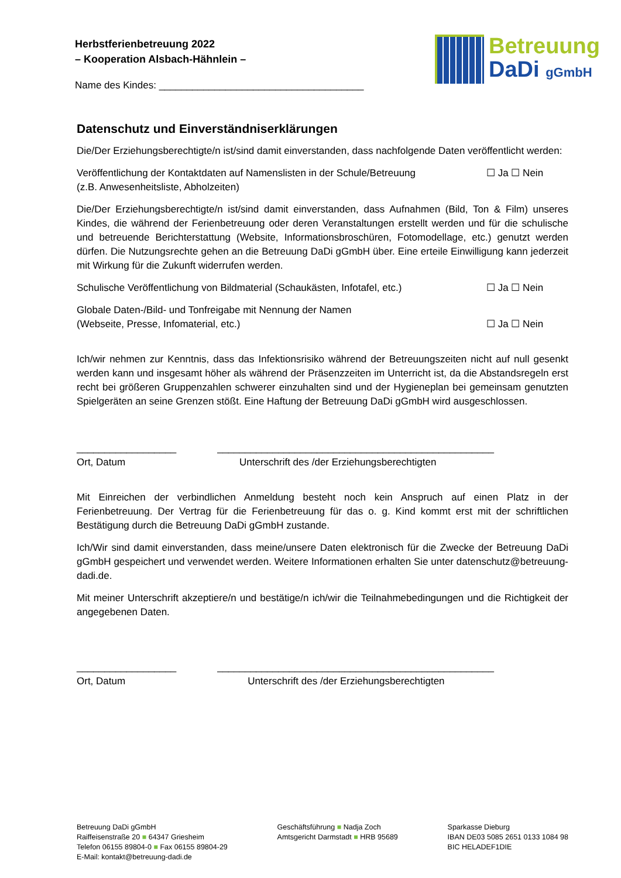Herbstferienbetreuung 2022
– Kooperation Alsbach-Hähnlein –
Name des Kindes: _____________________________________
Betreuung
DaDi gGmbH
Datenschutz und Einverständniserklärungen
Die/Der Erziehungsberechtigte/n ist/sind damit einverstanden, dass nachfolgende Daten veröffentlicht werden:
Veröffentlichung der Kontaktdaten auf Namenslisten in der Schule/Betreuung
(z.B. Anwesenheitsliste, Abholzeiten)
☐ Ja ☐ Nein
Die/Der Erziehungsberechtigte/n ist/sind damit einverstanden, dass Aufnahmen (Bild, Ton & Film) unseres Kindes, die während der Ferienbetreuung oder deren Veranstaltungen erstellt werden und für die schulische und betreuende Berichterstattung (Website, Informationsbroschüren, Fotomodellage, etc.) genutzt werden dürfen. Die Nutzungsrechte gehen an die Betreuung DaDi gGmbH über. Eine erteile Einwilligung kann jederzeit mit Wirkung für die Zukunft widerrufen werden.
Schulische Veröffentlichung von Bildmaterial (Schaukästen, Infotafel, etc.)
☐ Ja ☐ Nein
Globale Daten-/Bild- und Tonfreigabe mit Nennung der Namen
(Webseite, Presse, Infomaterial, etc.)
☐ Ja ☐ Nein
Ich/wir nehmen zur Kenntnis, dass das Infektionsrisiko während der Betreuungszeiten nicht auf null gesenkt werden kann und insgesamt höher als während der Präsenzzeiten im Unterricht ist, da die Abstandsregeln erst recht bei größeren Gruppenzahlen schwerer einzuhalten sind und der Hygieneplan bei gemeinsam genutzten Spielgeräten an seine Grenzen stößt. Eine Haftung der Betreuung DaDi gGmbH wird ausgeschlossen.
__________________
Ort, Datum
__________________________________________________
Unterschrift des /der Erziehungsberechtigten
Mit Einreichen der verbindlichen Anmeldung besteht noch kein Anspruch auf einen Platz in der Ferienbetreuung. Der Vertrag für die Ferienbetreuung für das o. g. Kind kommt erst mit der schriftlichen Bestätigung durch die Betreuung DaDi gGmbH zustande.
Ich/Wir sind damit einverstanden, dass meine/unsere Daten elektronisch für die Zwecke der Betreuung DaDi gGmbH gespeichert und verwendet werden. Weitere Informationen erhalten Sie unter datenschutz@betreuung-dadi.de.
Mit meiner Unterschrift akzeptiere/n und bestätige/n ich/wir die Teilnahmebedingungen und die Richtigkeit der angegebenen Daten.
__________________
Ort, Datum
__________________________________________________
Unterschrift des /der Erziehungsberechtigten
Betreuung DaDi gGmbH
Raiffeisenstraße 20 ■ 64347 Griesheim
Telefon 06155 89804-0 ■ Fax 06155 89804-29
E-Mail: kontakt@betreuung-dadi.de
Geschäftsführung ■ Nadja Zoch
Amtsgericht Darmstadt ■ HRB 95689
Sparkasse Dieburg
IBAN DE03 5085 2651 0133 1084 98
BIC HELADEF1DIE